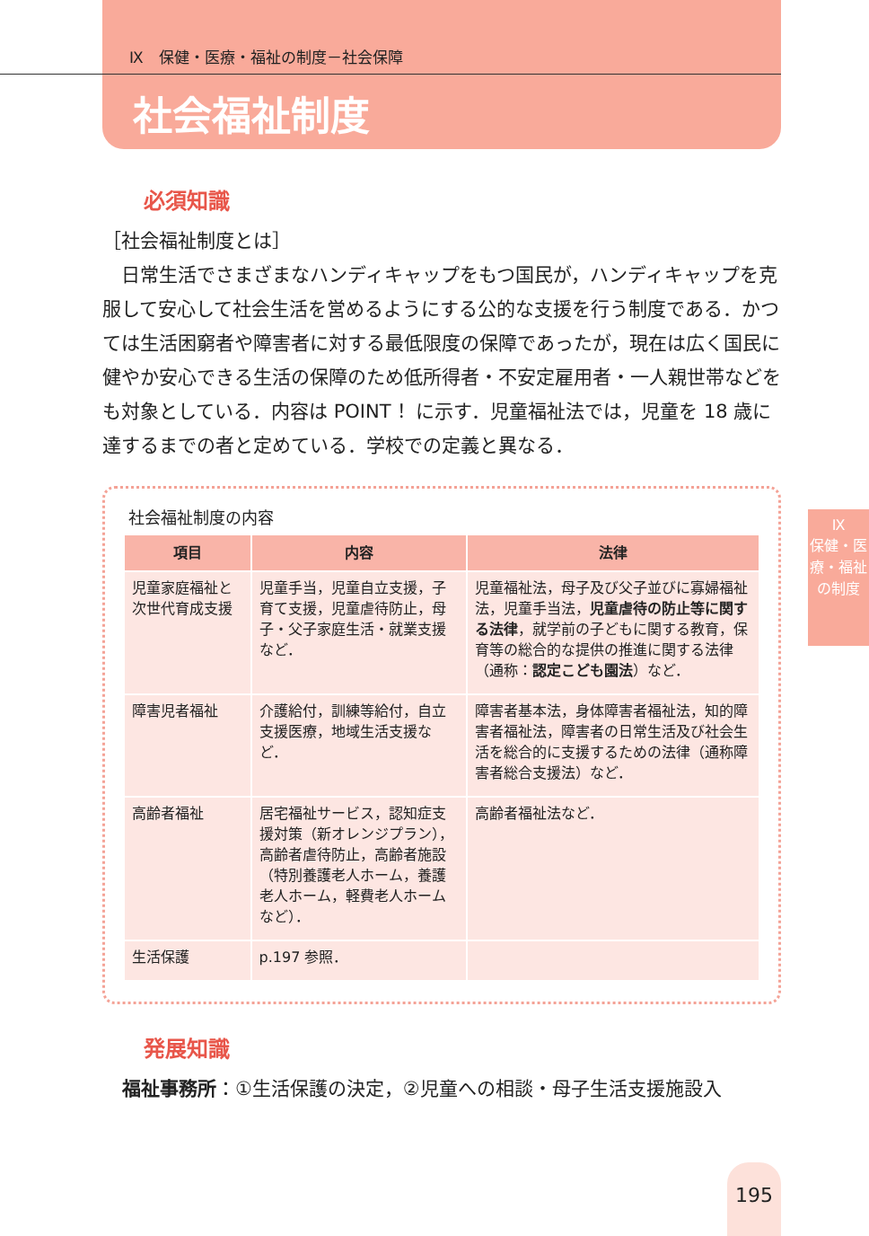Ⅸ
保健・医療・福祉の制度
Ⅸ　保健・医療・福祉の制度－社会保障
社会福祉制度
必須知識
［社会福祉制度とは］
　日常生活でさまざまなハンディキャップをもつ国民が，ハンディキャップを克服して安心して社会生活を営めるようにする公的な支援を行う制度である．かつては生活困窮者や障害者に対する最低限度の保障であったが，現在は広く国民に健やか安心できる生活の保障のため低所得者・不安定雇用者・一人親世帯などをも対象としている．内容は POINT ！に示す．児童福祉法では，児童を 18 歳に達するまでの者と定めている．学校での定義と異なる．
社会福祉制度の内容
| 項目 | 内容 | 法律 |
| --- | --- | --- |
| 児童家庭福祉と次世代育成支援 | 児童手当，児童自立支援，子育て支援，児童虐待防止，母子・父子家庭生活・就業支援など． | 児童福祉法，母子及び父子並びに寡婦福祉法，児童手当法， 児童虐待の防止等に関する法律 ，就学前の子どもに関する教育，保育等の総合的な提供の推進に関する法律（通称： 認定こども園法 ）など． |
| 障害児者福祉 | 介護給付，訓練等給付，自立支援医療，地域生活支援など． | 障害者基本法，身体障害者福祉法，知的障害者福祉法，障害者の日常生活及び社会生活を総合的に支援するための法律（通称障害者総合支援法）など． |
| 高齢者福祉 | 居宅福祉サービス，認知症支援対策（新オレンジプラン），高齢者虐待防止，高齢者施設（特別養護老人ホーム，養護老人ホーム，軽費老人ホームなど）． | 高齢者福祉法など． |
| 生活保護 | p.197 参照． | |
発展知識
福祉事務所：①生活保護の決定，②児童への相談・母子生活支援施設入
195